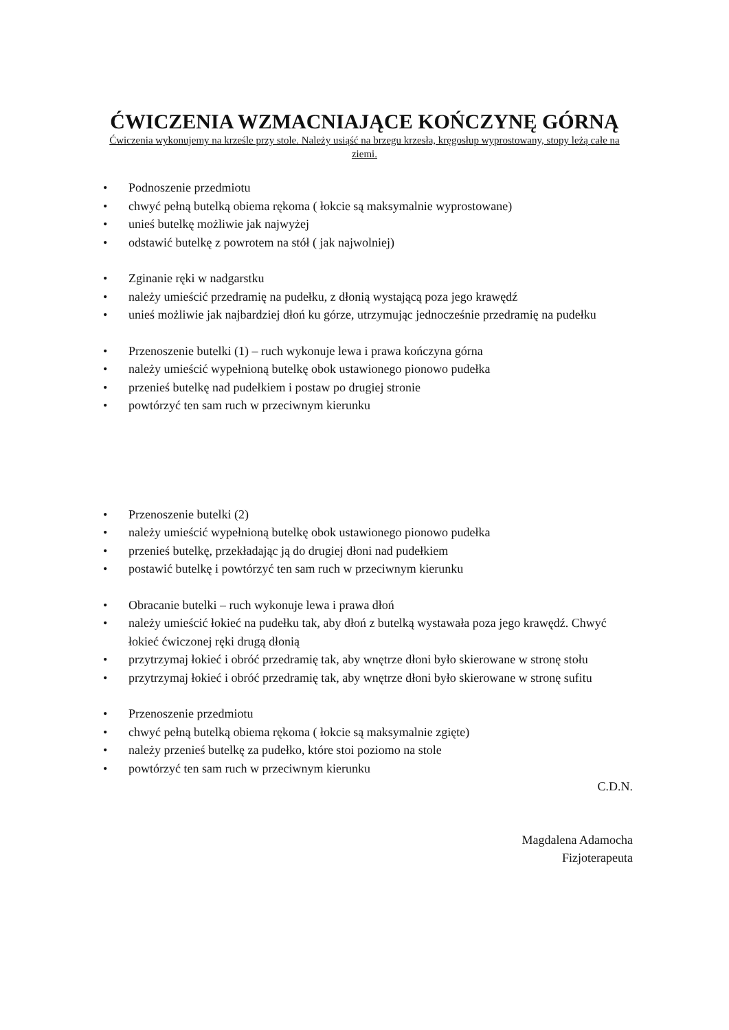ĆWICZENIA WZMACNIAJĄCE KOŃCZYNĘ GÓRNĄ
Ćwiczenia wykonujemy na krześle przy stole. Należy usiąść na brzegu krzesła, kręgosłup wyprostowany, stopy leżą całe na ziemi.
• Podnoszenie przedmiotu
• chwyć pełną butelką obiema rękoma ( łokcie są maksymalnie wyprostowane)
• unieś butelkę możliwie jak najwyżej
• odstawić butelkę z powrotem na stół ( jak najwolniej)
• Zginanie ręki w nadgarstku
• należy umieścić przedramię na pudełku, z dłonią wystającą poza jego krawędź
• unieś możliwie jak najbardziej dłoń ku górze, utrzymując jednocześnie przedramię na pudełku
• Przenoszenie butelki (1) – ruch wykonuje lewa i prawa kończyna górna
• należy umieścić wypełnioną butelkę obok ustawionego pionowo pudełka
• przenieś butelkę nad pudełkiem i postaw po drugiej stronie
• powtórzyć ten sam ruch w przeciwnym kierunku
• Przenoszenie butelki (2)
• należy umieścić wypełnioną butelkę obok ustawionego pionowo pudełka
• przenieś butelkę, przekładając ją do drugiej dłoni nad pudełkiem
• postawić butelkę i powtórzyć ten sam ruch w przeciwnym kierunku
• Obracanie butelki – ruch wykonuje lewa i prawa dłoń
• należy umieścić łokieć na pudełku tak, aby dłoń z butelką wystawała poza jego krawędź. Chwyć łokieć ćwiczonej ręki drugą dłonią
• przytrzymaj łokieć i obróć przedramię tak, aby wnętrze dłoni było skierowane w stronę stołu
• przytrzymaj łokieć i obróć przedramię tak, aby wnętrze dłoni było skierowane w stronę sufitu
• Przenoszenie przedmiotu
• chwyć pełną butelką obiema rękoma ( łokcie są maksymalnie zgięte)
• należy przenieś butelkę za pudełko, które stoi poziomo na stole
• powtórzyć ten sam ruch w przeciwnym kierunku
C.D.N.
Magdalena Adamocha
Fizjoterapeuta